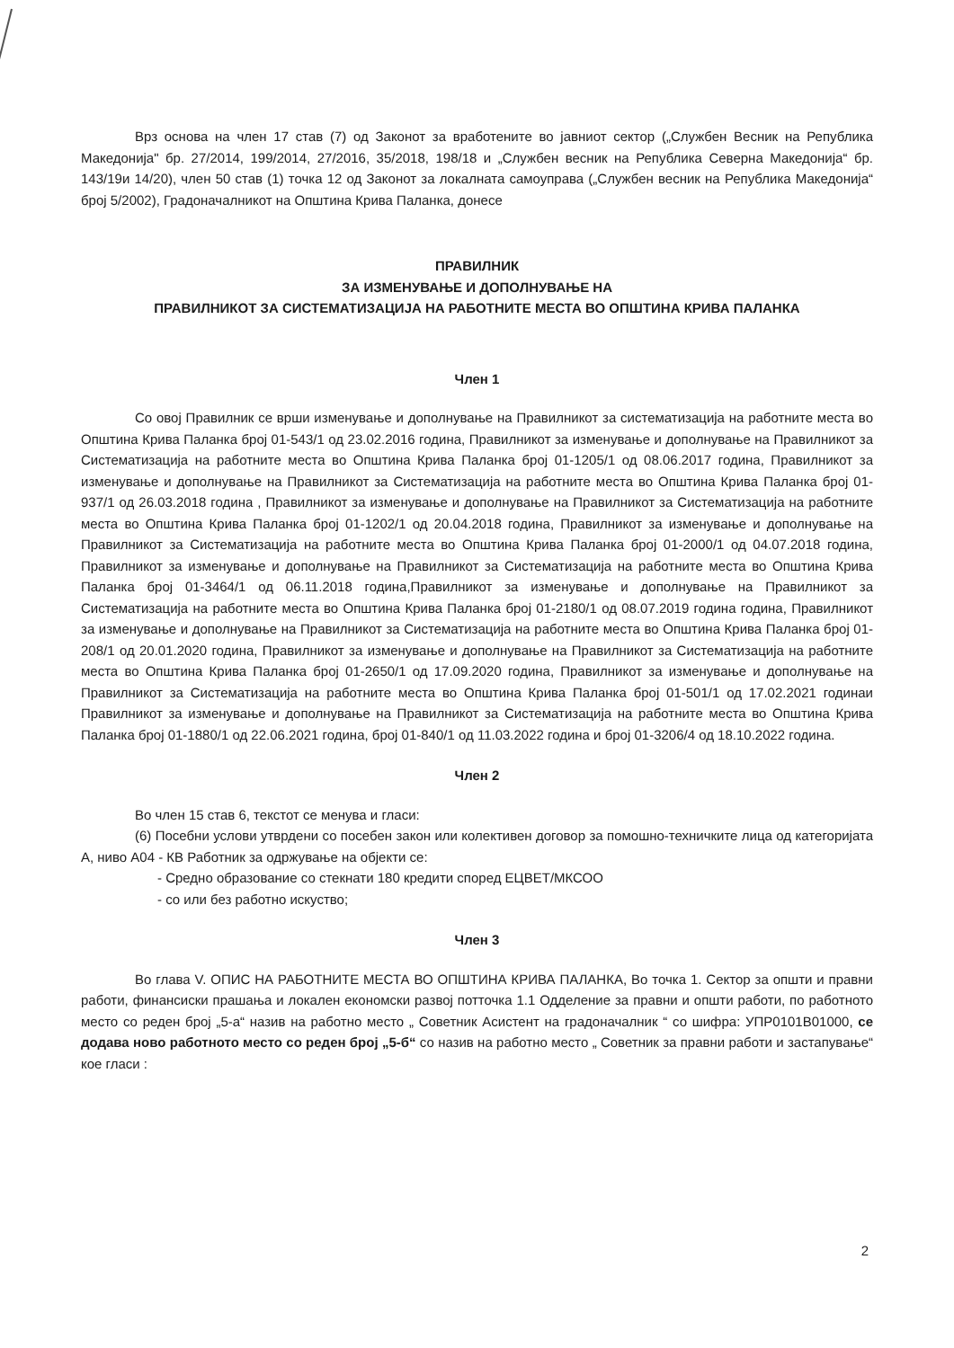Врз основа на член 17 став (7) од Законот за вработените во јавниот сектор („Службен Весник на Република Македонија" бр. 27/2014, 199/2014, 27/2016, 35/2018, 198/18 и „Службен весник на Република Северна Македонија“ бр. 143/19и 14/20), член 50 став (1) точка 12 од Законот за локалната самоуправа („Службен весник на Република Македонија“ број 5/2002), Градоначалникот на Општина Крива Паланка, донесе
ПРАВИЛНИК
ЗА ИЗМЕНУВАЊЕ И ДОПОЛНУВАЊЕ НА
ПРАВИЛНИКОТ ЗА СИСТЕМАТИЗАЦИЈА НА РАБОТНИТЕ МЕСТА ВО ОПШТИНА КРИВА ПАЛАНКА
Член 1
Со овој Правилник се врши изменување и дополнување на Правилникот за систематизација на работните места во Општина Крива Паланка број 01-543/1 од 23.02.2016 година, Правилникот за изменување и дополнување на Правилникот за Систематизација на работните места во Општина Крива Паланка број 01-1205/1 од 08.06.2017 година, Правилникот за изменување и дополнување на Правилникот за Систематизација на работните места во Општина Крива Паланка број 01-937/1 од 26.03.2018 година , Правилникот за изменување и дополнување на Правилникот за Систематизација на работните места во Општина Крива Паланка број 01-1202/1 од 20.04.2018 година, Правилникот за изменување и дополнување на Правилникот за Систематизација на работните места во Општина Крива Паланка број 01-2000/1 од 04.07.2018 година, Правилникот за изменување и дополнување на Правилникот за Систематизација на работните места во Општина Крива Паланка број 01-3464/1 од 06.11.2018 година,Правилникот за изменување и дополнување на Правилникот за Систематизација на работните места во Општина Крива Паланка број 01-2180/1 од 08.07.2019 година година, Правилникот за изменување и дополнување на Правилникот за Систематизација на работните места во Општина Крива Паланка број 01-208/1 од 20.01.2020 година, Правилникот за изменување и дополнување на Правилникот за Систематизација на работните места во Општина Крива Паланка број 01-2650/1 од 17.09.2020 година, Правилникот за изменување и дополнување на Правилникот за Систематизација на работните места во Општина Крива Паланка број 01-501/1 од 17.02.2021 годинаи Правилникот за изменување и дополнување на Правилникот за Систематизација на работните места во Општина Крива Паланка број 01-1880/1 од 22.06.2021 година, број 01-840/1 од 11.03.2022 година и број 01-3206/4 од 18.10.2022 година.
Член 2
Во член 15 став 6, текстот се менува и гласи:
(6) Посебни услови утврдени со посебен закон или колективен договор за помошно-техничките лица од категоријата А, ниво А04 - КВ Работник за одржување на објекти се:
- Средно образование со стекнати 180 кредити според ЕЦВЕТ/МКСОО
- со или без работно искуство;
Член 3
Во глава V. ОПИС НА РАБОТНИТЕ МЕСТА ВО ОПШТИНА КРИВА ПАЛАНКА, Во точка 1. Сектор за општи и правни работи, финансиски прашања и локален економски развој потточка 1.1 Одделение за правни и општи работи, по работното место со реден број „5-а“ назив на работно место „ Советник Асистент на градоначалник “ со шифра: УПР0101В01000, се додава ново работното место со реден број „5-б“ со назив на работно место „ Советник за правни работи и застапување“ кое гласи :
2